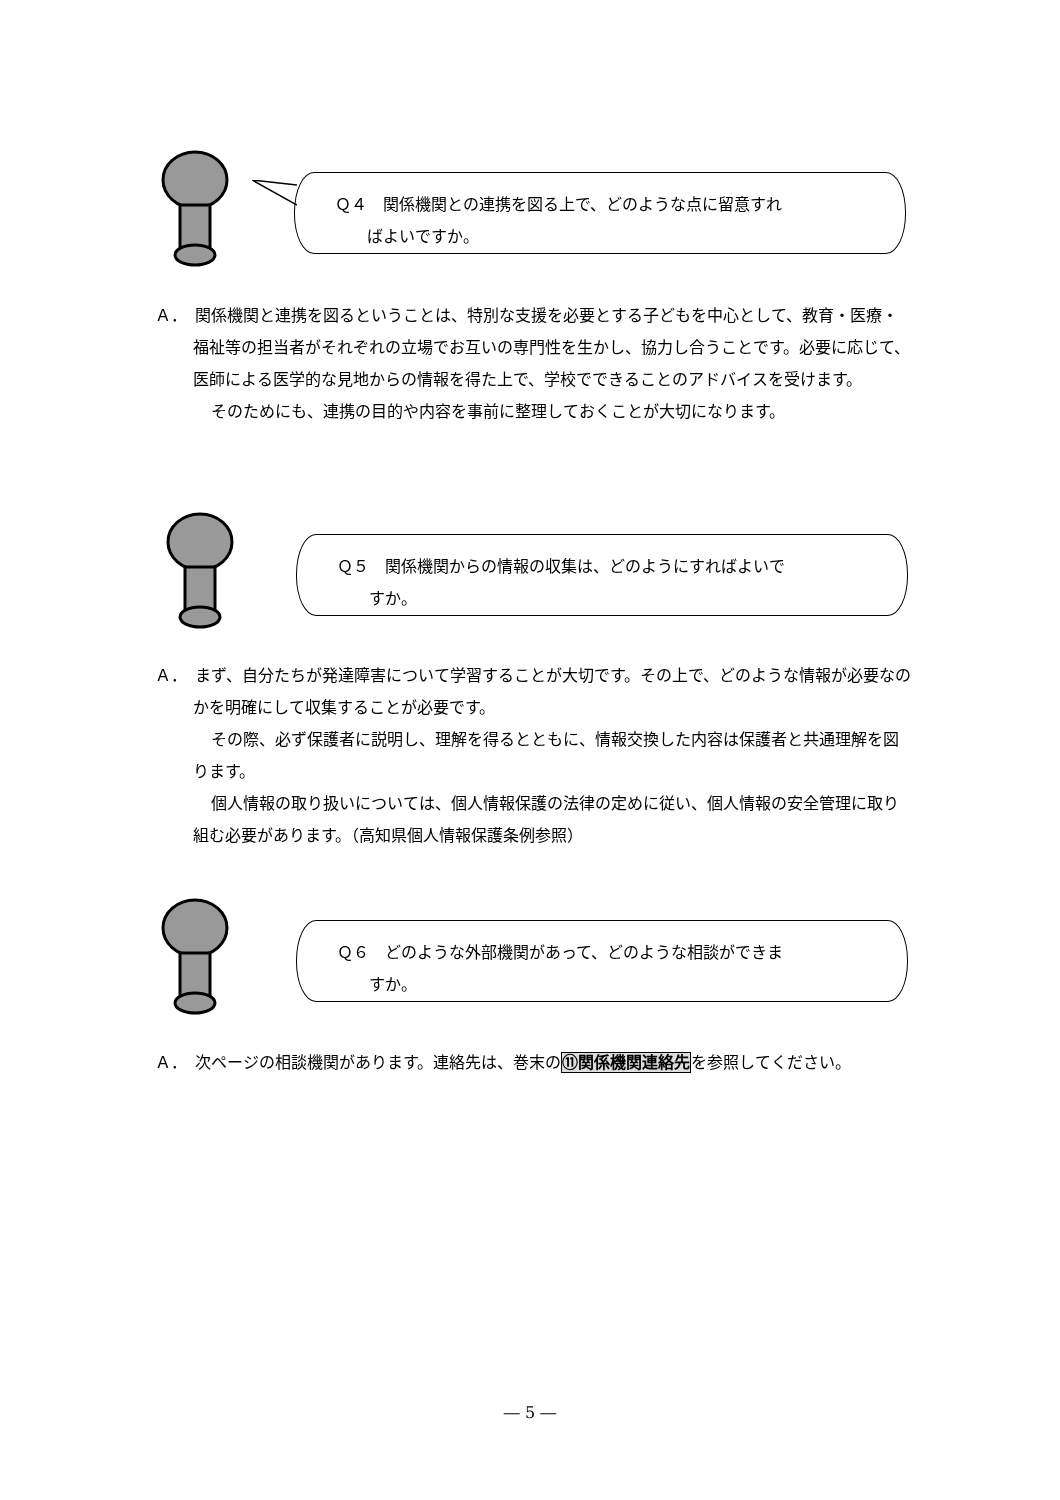Ｑ４　関係機関との連携を図る上で、どのような点に留意すれ
　　ばよいですか。
Ａ．　関係機関と連携を図るということは、特別な支援を必要とする子どもを中心として、教育・医療・福祉等の担当者がそれぞれの立場でお互いの専門性を生かし、協力し合うことです。必要に応じて、医師による医学的な見地からの情報を得た上で、学校でできることのアドバイスを受けます。
そのためにも、連携の目的や内容を事前に整理しておくことが大切になります。
Ｑ５　関係機関からの情報の収集は、どのようにすればよいで
　　すか。
Ａ．　まず、自分たちが発達障害について学習することが大切です。その上で、どのような情報が必要なのかを明確にして収集することが必要です。
その際、必ず保護者に説明し、理解を得るとともに、情報交換した内容は保護者と共通理解を図ります。
個人情報の取り扱いについては、個人情報保護の法律の定めに従い、個人情報の安全管理に取り組む必要があります。（高知県個人情報保護条例参照）
Ｑ６　どのような外部機関があって、どのような相談ができま
　　すか。
Ａ．　次ページの相談機関があります。連絡先は、巻末の⑪関係機関連絡先を参照してください。
― 5 ―